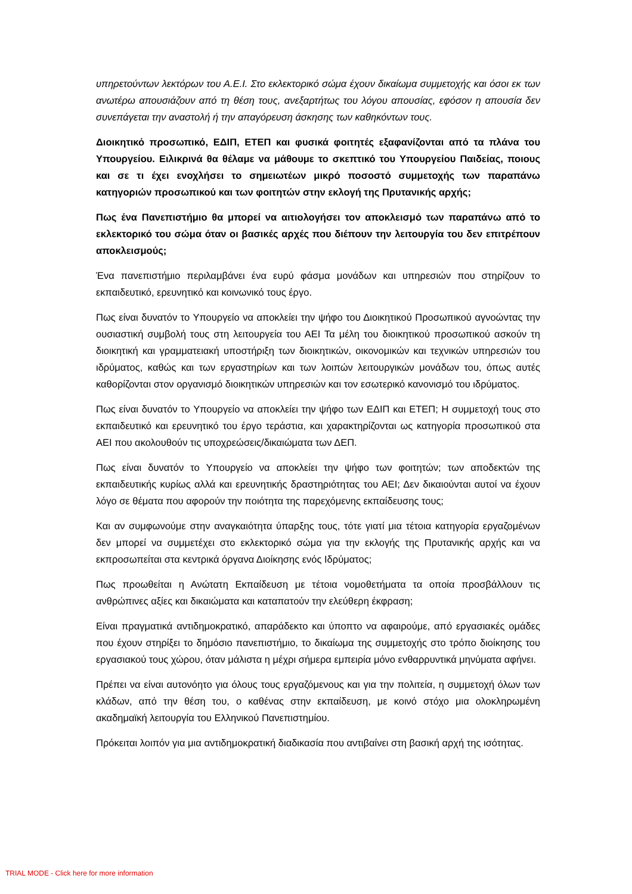υπηρετούντων λεκτόρων του Α.Ε.Ι. Στο εκλεκτορικό σώμα έχουν δικαίωμα συμμετοχής και όσοι εκ των ανωτέρω απουσιάζουν από τη θέση τους, ανεξαρτήτως του λόγου απουσίας, εφόσον η απουσία δεν συνεπάγεται την αναστολή ή την απαγόρευση άσκησης των καθηκόντων τους.
Διοικητικό προσωπικό, ΕΔΙΠ, ΕΤΕΠ και φυσικά φοιτητές εξαφανίζονται από τα πλάνα του Υπουργείου. Ειλικρινά θα θέλαμε να μάθουμε το σκεπτικό του Υπουργείου Παιδείας, ποιους και σε τι έχει ενοχλήσει το σημειωτέων μικρό ποσοστό συμμετοχής των παραπάνω κατηγοριών προσωπικού και των φοιτητών στην εκλογή της Πρυτανικής αρχής;
Πως ένα Πανεπιστήμιο θα μπορεί να αιτιολογήσει τον αποκλεισμό των παραπάνω από το εκλεκτορικό του σώμα όταν οι βασικές αρχές που διέπουν την λειτουργία του δεν επιτρέπουν αποκλεισμούς;
Ένα πανεπιστήμιο περιλαμβάνει ένα ευρύ φάσμα μονάδων και υπηρεσιών που στηρίζουν το εκπαιδευτικό, ερευνητικό και κοινωνικό τους έργο.
Πως είναι δυνατόν το Υπουργείο να αποκλείει την ψήφο του Διοικητικού Προσωπικού αγνοώντας την ουσιαστική συμβολή τους στη λειτουργεία του ΑΕΙ Τα μέλη του διοικητικού προσωπικού ασκούν τη διοικητική και γραμματειακή υποστήριξη των διοικητικών, οικονομικών και τεχνικών υπηρεσιών του ιδρύματος, καθώς και των εργαστηρίων και των λοιπών λειτουργικών μονάδων του, όπως αυτές καθορίζονται στον οργανισμό διοικητικών υπηρεσιών και τον εσωτερικό κανονισμό του ιδρύματος.
Πως είναι δυνατόν το Υπουργείο να αποκλείει την ψήφο των ΕΔΙΠ και ΕΤΕΠ; Η συμμετοχή τους στο εκπαιδευτικό και ερευνητικό του έργο τεράστια, και χαρακτηρίζονται ως κατηγορία προσωπικού στα ΑΕΙ που ακολουθούν τις υποχρεώσεις/δικαιώματα των ΔΕΠ.
Πως είναι δυνατόν το Υπουργείο να αποκλείει την ψήφο των φοιτητών; των αποδεκτών της εκπαιδευτικής κυρίως αλλά και ερευνητικής δραστηριότητας του ΑΕΙ; Δεν δικαιούνται αυτοί να έχουν λόγο σε θέματα που αφορούν την ποιότητα της παρεχόμενης εκπαίδευσης τους;
Και αν συμφωνούμε στην αναγκαιότητα ύπαρξης τους, τότε γιατί μια τέτοια κατηγορία εργαζομένων δεν μπορεί να συμμετέχει στο εκλεκτορικό σώμα για την εκλογής της Πρυτανικής αρχής και να εκπροσωπείται στα κεντρικά όργανα Διοίκησης ενός Ιδρύματος;
Πως προωθείται η Ανώτατη Εκπαίδευση με τέτοια νομοθετήματα τα οποία προσβάλλουν τις ανθρώπινες αξίες και δικαιώματα και καταπατούν την ελεύθερη έκφραση;
Είναι πραγματικά αντιδημοκρατικό, απαράδεκτο και ύποπτο να αφαιρούμε, από εργασιακές ομάδες που έχουν στηρίξει το δημόσιο πανεπιστήμιο, το δικαίωμα της συμμετοχής στο τρόπο διοίκησης του εργασιακού τους χώρου, όταν μάλιστα η μέχρι σήμερα εμπειρία μόνο ενθαρρυντικά μηνύματα αφήνει.
Πρέπει να είναι αυτονόητο για όλους τους εργαζόμενους και για την πολιτεία, η συμμετοχή όλων των κλάδων, από την θέση του, ο καθένας στην εκπαίδευση, με κοινό στόχο μια ολοκληρωμένη ακαδημαϊκή λειτουργία του Ελληνικού Πανεπιστημίου.
Πρόκειται λοιπόν για μια αντιδημοκρατική διαδικασία που αντιβαίνει στη βασική αρχή της ισότητας.
TRIAL MODE - Click here for more information